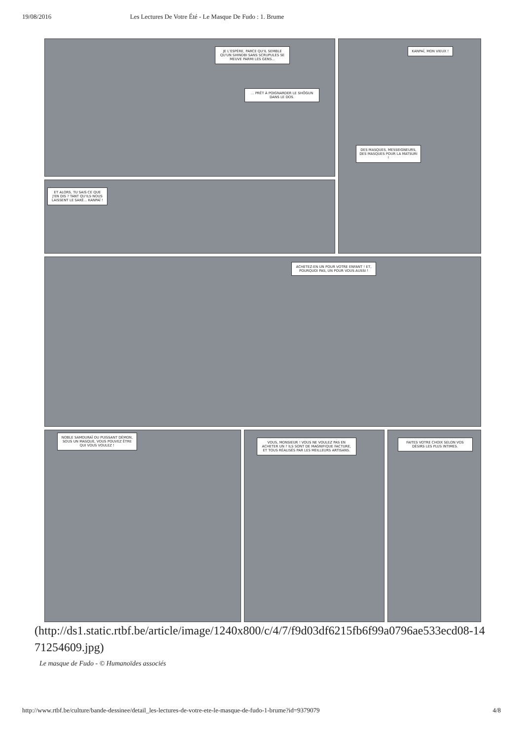19/08/2016 Les Lectures De Votre Été - Le Masque De Fudo : 1. Brume
JE L'ESPÈRE, PARCE QU'IL SEMBLE QU'UN SHINOBI SANS SCRUPULES SE MEUVE PARMI LES GENS...
... PRÊT À POIGNARDER LE SHÔGUN DANS LE DOS.
KANPAÏ, MON VIEUX !
DES MASQUES, MESSEIGNEURS, DES MASQUES POUR LA MATSURI !
ET ALORS, TU SAIS CE QUE J'EN DIS ? TANT QU'ILS NOUS LAISSENT LE SAKÉ... KANPAÏ !
ACHETEZ-EN UN POUR VOTRE ENFANT ! ET, POURQUOI PAS, UN POUR VOUS AUSSI !
NOBLE SAMOURAÏ OU PUISSANT DÉMON, SOUS UN MASQUE, VOUS POUVEZ ÊTRE QUI VOUS VOULEZ !
VOUS, MONSIEUR ! VOUS NE VOULEZ PAS EN ACHETER UN ? ILS SONT DE MAGNIFIQUE FACTURE, ET TOUS RÉALISÉS PAR LES MEILLEURS ARTISANS.
FAITES VOTRE CHOIX SELON VOS DÉSIRS LES PLUS INTIMES.
(http://ds1.static.rtbf.be/article/image/1240x800/c/4/7/f9d03df6215fb6f99a0796ae533ecd08-1471254609.jpg)
Le masque de Fudo - © Humanoïdes associés
http://www.rtbf.be/culture/bande-dessinee/detail_les-lectures-de-votre-ete-le-masque-de-fudo-1-brume?id=9379079 4/8